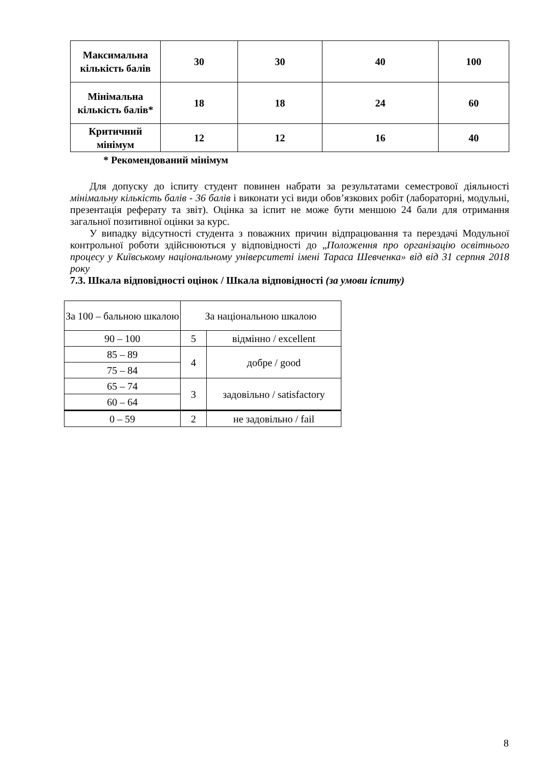| Максимальна кількість балів | 30 | 30 | 40 | 100 |
| Мінімальна кількість балів* | 18 | 18 | 24 | 60 |
| Критичний мінімум | 12 | 12 | 16 | 40 |
* Рекомендований мінімум
Для допуску до іспиту студент повинен набрати за результатами семестрової діяльності мінімальну кількість балів - 36 балів і виконати усі види обов’язкових робіт (лабораторні, модульні, презентація реферату та звіт). Оцінка за іспит не може бути меншою 24 бали для отримання загальної позитивної оцінки за курс.
У випадку відсутності студента з поважних причин відпрацювання та перездачі Модульної контрольної роботи здійснюються у відповідності до „Положення про організацію освітнього процесу у Київському національному університеті імені Тараса Шевченка» від від 31 серпня 2018 року
7.3. Шкала відповідності оцінок / Шкала відповідності (за умови іспиту)
| За 100 – бальною шкалою | За національною шкалою | |
| 90 – 100 | 5 | відмінно / excellent |
| 85 – 89 | 4 | добре / good |
| 75 – 84 | | |
| 65 – 74 | 3 | задовільно / satisfactory |
| 60 – 64 | | |
| 0 – 59 | 2 | не задовільно / fail |
8